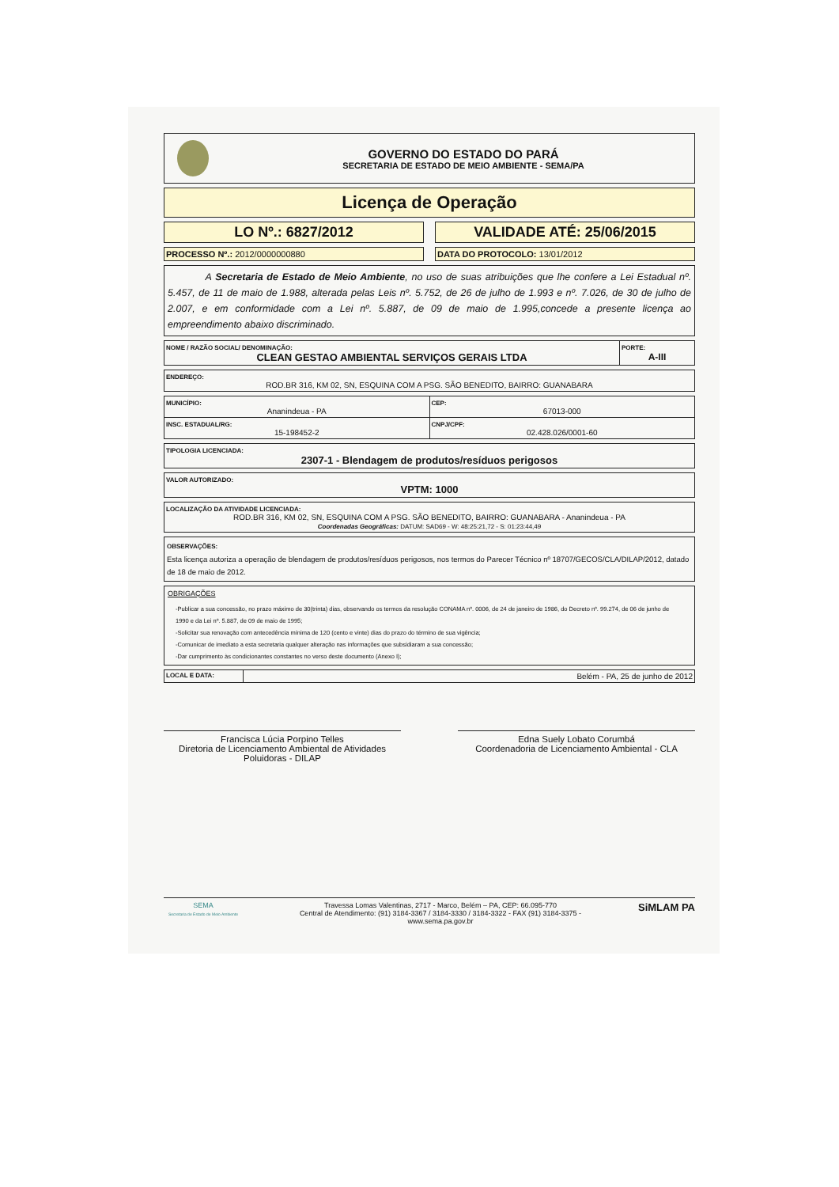GOVERNO DO ESTADO DO PARÁ
SECRETARIA DE ESTADO DE MEIO AMBIENTE - SEMA/PA
Licença de Operação
LO Nº.: 6827/2012 VALIDADE ATÉ: 25/06/2015
PROCESSO Nº.: 2012/0000000880 DATA DO PROTOCOLO: 13/01/2012
A Secretaria de Estado de Meio Ambiente, no uso de suas atribuições que lhe confere a Lei Estadual nº. 5.457, de 11 de maio de 1.988, alterada pelas Leis nº. 5.752, de 26 de julho de 1.993 e nº. 7.026, de 30 de julho de 2.007, e em conformidade com a Lei nº. 5.887, de 09 de maio de 1.995,concede a presente licença ao empreendimento abaixo discriminado.
| NOME / RAZÃO SOCIAL/ DENOMINAÇÃO: CLEAN GESTAO AMBIENTAL SERVIÇOS GERAIS LTDA | PORTE: A-III |
| ENDEREÇO: ROD.BR 316, KM 02, SN, ESQUINA COM A PSG. SÃO BENEDITO, BAIRRO: GUANABARA |
| MUNICÍPIO: Ananindeua - PA | CEP: 67013-000 |
| INSC. ESTADUAL/RG: 15-198452-2 | CNPJ/CPF: 02.428.026/0001-60 |
| TIPOLOGIA LICENCIADA: 2307-1 - Blendagem de produtos/resíduos perigosos |
| VALOR AUTORIZADO: VPTM: 1000 |
| LOCALIZAÇÃO DA ATIVIDADE LICENCIADA: ROD.BR 316, KM 02, SN, ESQUINA COM A PSG. SÃO BENEDITO, BAIRRO: GUANABARA - Ananindeua - PA Coordenadas Geográficas: DATUM: SAD69 - W: 48:25:21,72 - S: 01:23:44,49 |
OBSERVAÇÕES:
Esta licença autoriza a operação de blendagem de produtos/resíduos perigosos, nos termos do Parecer Técnico nº 18707/GECOS/CLA/DILAP/2012, datado de 18 de maio de 2012.
OBRIGAÇÕES
-Publicar a sua concessão, no prazo máximo de 30(trinta) dias, observando os termos da resolução CONAMA nº. 0006, de 24 de janeiro de 1986, do Decreto nº. 99.274, de 06 de junho de 1990 e da Lei nº. 5.887, de 09 de maio de 1995;
-Solicitar sua renovação com antecedência mínima de 120 (cento e vinte) dias do prazo do término de sua vigência;
-Comunicar de imediato a esta secretaria qualquer alteração nas informações que subsidiaram a sua concessão;
-Dar cumprimento às condicionantes constantes no verso deste documento (Anexo I);
| LOCAL E DATA: | Belém - PA, 25 de junho de 2012 |
Francisca Lúcia Porpino Telles
Diretoria de Licenciamento Ambiental de Atividades Poluidoras - DILAP
Edna Suely Lobato Corumbá
Coordenadoria de Licenciamento Ambiental - CLA
SEMA
Secretaria de Estado de Meio Ambiente
Travessa Lomas Valentinas, 2717 - Marco, Belém – PA, CEP: 66.095-770
Central de Atendimento: (91) 3184-3367 / 3184-3330 / 3184-3322 - FAX (91) 3184-3375 -
www.sema.pa.gov.br
SiMLAM PA